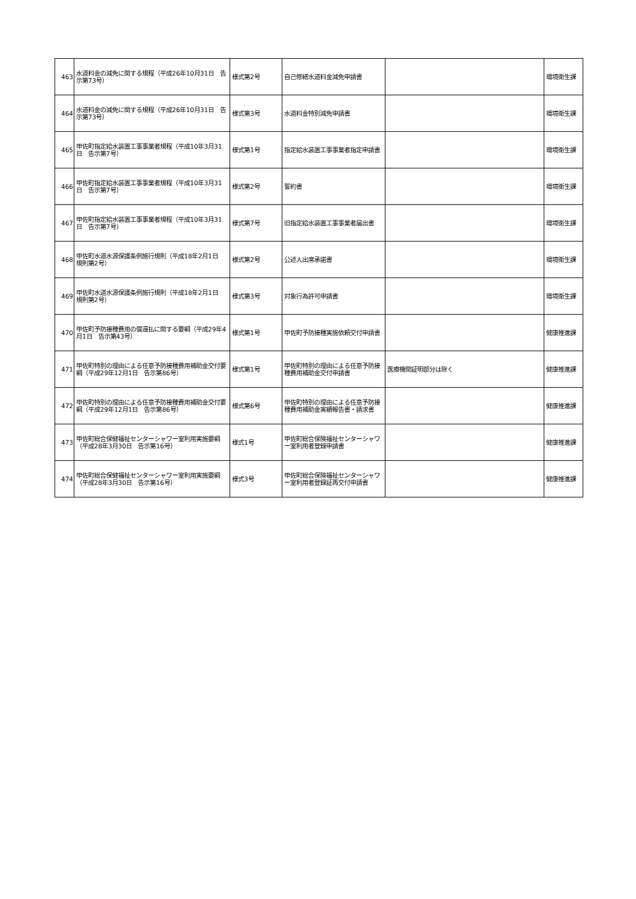| 463 | 水道料金の減免に関する規程（平成26年10月31日 告示第73号） | 様式第2号 | 自己修繕水道料金減免申請書 | | 環境衛生課 |
| 464 | 水道料金の減免に関する規程（平成26年10月31日 告示第73号） | 様式第3号 | 水道料金特別減免申請書 | | 環境衛生課 |
| 465 | 甲佐町指定給水装置工事事業者規程（平成10年3月31日 告示第7号） | 様式第1号 | 指定給水装置工事事業者指定申請書 | | 環境衛生課 |
| 466 | 甲佐町指定給水装置工事事業者規程（平成10年3月31日 告示第7号） | 様式第2号 | 誓約書 | | 環境衛生課 |
| 467 | 甲佐町指定給水装置工事事業者規程（平成10年3月31日 告示第7号） | 様式第7号 | 旧指定給水装置工事事業者届出書 | | 環境衛生課 |
| 468 | 甲佐町水道水源保護条例施行規則（平成18年2月1日 規則第2号） | 様式第2号 | 公述人出席承諾書 | | 環境衛生課 |
| 469 | 甲佐町水道水源保護条例施行規則（平成18年2月1日 規則第2号） | 様式第3号 | 対象行為許可申請書 | | 環境衛生課 |
| 470 | 甲佐町予防接種費用の償還払に関する要綱（平成29年4月1日 告示第43号） | 様式第1号 | 甲佐町予防接種実施依頼交付申請書 | | 健康推進課 |
| 471 | 甲佐町特別の理由による任意予防接種費用補助金交付要綱（平成29年12月1日 告示第86号） | 様式第1号 | 甲佐町特別の理由による任意予防接種費用補助金交付申請書 | 医療機関証明部分は除く | 健康推進課 |
| 472 | 甲佐町特別の理由による任意予防接種費用補助金交付要綱（平成29年12月1日 告示第86号） | 様式第6号 | 甲佐町特別の理由による任意予防接種費用補助金実績報告書・請求書 | | 健康推進課 |
| 473 | 甲佐町総合保健福祉センターシャワー室利用実施要綱（平成28年3月30日 告示第16号） | 様式1号 | 甲佐町総合保険福祉センターシャワー室利用者登録申請書 | | 健康推進課 |
| 474 | 甲佐町総合保健福祉センターシャワー室利用実施要綱（平成28年3月30日 告示第16号） | 様式3号 | 甲佐町総合保険福祉センターシャワー室利用者登録証再交付申請書 | | 健康推進課 |